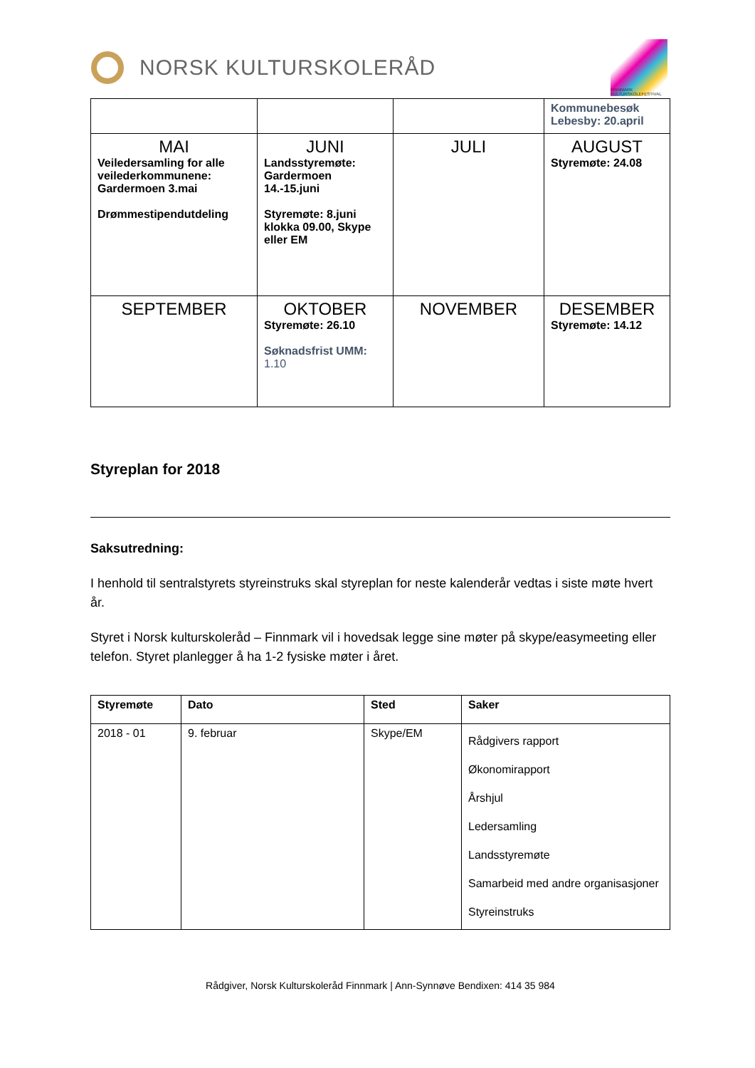NORSK KULTURSKOLERÅD
FINNMARK KULTURSKOLEFESTIVAL
| | | | Kommunebesøk Lebesby: 20.april |
| MAI Veiledersamling for alle veilederkommunene: Gardermoen 3.mai Drømmestipendutdeling | JUNI Landsstyremøte: Gardermoen 14.-15.juni Styremøte: 8.juni klokka 09.00, Skype eller EM | JULI | AUGUST Styremøte: 24.08 |
| SEPTEMBER | OKTOBER Styremøte: 26.10 Søknadsfrist UMM: 1.10 | NOVEMBER | DESEMBER Styremøte: 14.12 |
Styreplan for 2018
Saksutredning:
I henhold til sentralstyrets styreinstruks skal styreplan for neste kalenderår vedtas i siste møte hvert år.
Styret i Norsk kulturskoleråd – Finnmark vil i hovedsak legge sine møter på skype/easymeeting eller telefon. Styret planlegger å ha 1-2 fysiske møter i året.
| Styremøte | Dato | Sted | Saker |
| --- | --- | --- | --- |
| 2018 - 01 | 9. februar | Skype/EM | Rådgivers rapport Økonomirapport Årshjul Ledersamling Landsstyremøte Samarbeid med andre organisasjoner Styreinstruks |
Rådgiver, Norsk Kulturskoleråd Finnmark | Ann-Synnøve Bendixen: 414 35 984